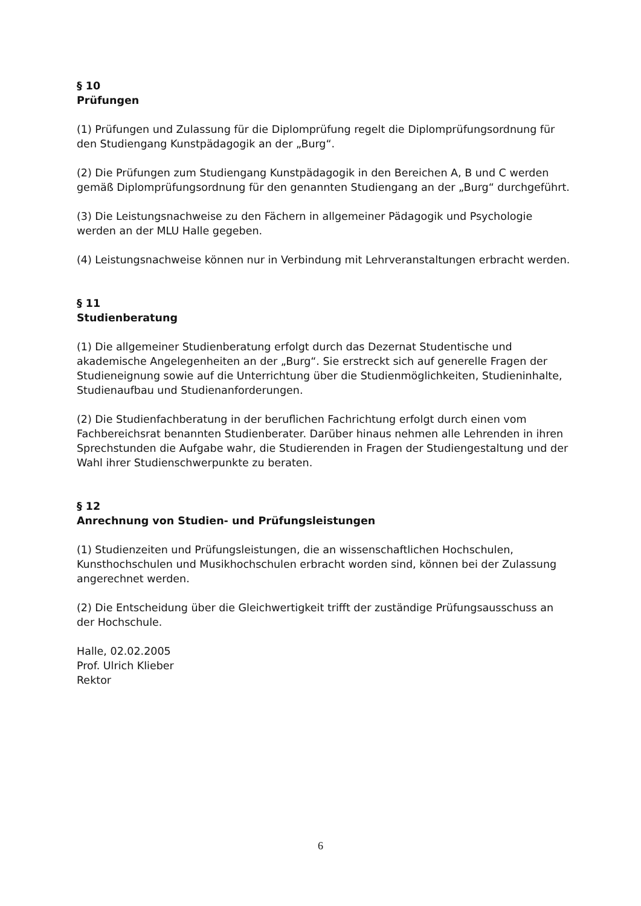§ 10
Prüfungen
(1) Prüfungen und Zulassung für die Diplomprüfung regelt die Diplomprüfungsordnung für den Studiengang Kunstpädagogik an der „Burg“.
(2) Die Prüfungen zum Studiengang Kunstpädagogik in den Bereichen A, B und C werden gemäß Diplomprüfungsordnung für den genannten Studiengang an der „Burg“ durchgeführt.
(3) Die Leistungsnachweise zu den Fächern in allgemeiner Pädagogik und Psychologie werden an der MLU Halle gegeben.
(4) Leistungsnachweise können nur in Verbindung mit Lehrveranstaltungen erbracht werden.
§ 11
Studienberatung
(1) Die allgemeiner Studienberatung erfolgt durch das Dezernat Studentische und akademische Angelegenheiten an der „Burg“. Sie erstreckt sich auf generelle Fragen der Studieneignung sowie auf die Unterrichtung über die Studienmöglichkeiten, Studieninhalte, Studienaufbau und Studienanforderungen.
(2) Die Studienfachberatung in der beruflichen Fachrichtung erfolgt durch einen vom Fachbereichsrat benannten Studienberater. Darüber hinaus nehmen alle Lehrenden in ihren Sprechstunden die Aufgabe wahr, die Studierenden in Fragen der Studiengestaltung und der Wahl ihrer Studienschwerpunkte zu beraten.
§ 12
Anrechnung von Studien- und Prüfungsleistungen
(1) Studienzeiten und Prüfungsleistungen, die an wissenschaftlichen Hochschulen, Kunsthochschulen und Musikhochschulen erbracht worden sind, können bei der Zulassung angerechnet werden.
(2) Die Entscheidung über die Gleichwertigkeit trifft der zuständige Prüfungsausschuss an der Hochschule.
Halle, 02.02.2005
Prof. Ulrich Klieber
Rektor
6